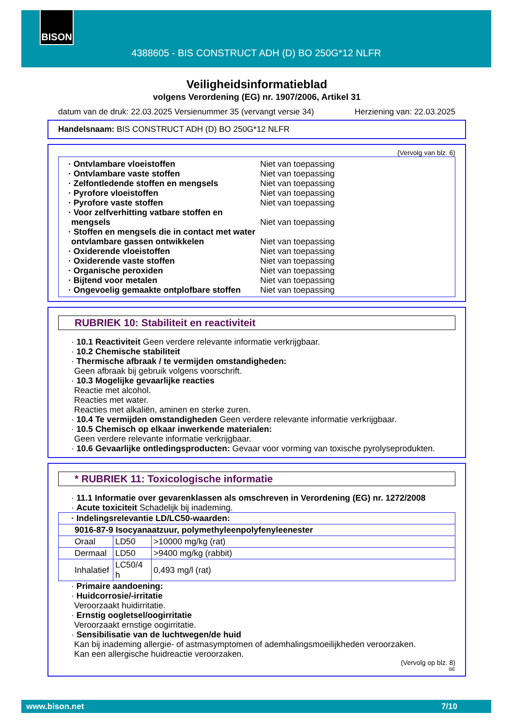BISON
4388605 - BIS CONSTRUCT ADH (D) BO 250G*12 NLFR
Veiligheidsinformatieblad
volgens Verordening (EG) nr. 1907/2006, Artikel 31
datum van de druk: 22.03.2025 Versienummer 35 (vervangt versie 34) Herziening van: 22.03.2025
Handelsnaam: BIS CONSTRUCT ADH (D) BO 250G*12 NLFR
(Vervolg van blz. 6)
· Ontvlambare vloeistoffen Niet van toepassing
· Ontvlambare vaste stoffen Niet van toepassing
· Zelfontledende stoffen en mengsels Niet van toepassing
· Pyrofore vloeistoffen Niet van toepassing
· Pyrofore vaste stoffen Niet van toepassing
· Voor zelfverhitting vatbare stoffen en mengsels
Niet van toepassing
· Stoffen en mengsels die in contact met water ontvlambare gassen ontwikkelen
Niet van toepassing
· Oxiderende vloeistoffen Niet van toepassing
· Oxiderende vaste stoffen Niet van toepassing
· Organische peroxiden Niet van toepassing
· Bijtend voor metalen Niet van toepassing
· Ongevoelig gemaakte ontplofbare stoffen
Niet van toepassing
RUBRIEK 10: Stabiliteit en reactiviteit
· 10.1 Reactiviteit Geen verdere relevante informatie verkrijgbaar.
· 10.2 Chemische stabiliteit
· Thermische afbraak / te vermijden omstandigheden:
Geen afbraak bij gebruik volgens voorschrift.
· 10.3 Mogelijke gevaarlijke reacties
Reactie met alcohol.
Reacties met water.
Reacties met alkaliën, aminen en sterke zuren.
· 10.4 Te vermijden omstandigheden Geen verdere relevante informatie verkrijgbaar.
· 10.5 Chemisch op elkaar inwerkende materialen:
Geen verdere relevante informatie verkrijgbaar.
· 10.6 Gevaarlijke ontledingsproducten: Gevaar voor vorming van toxische pyrolyseprodukten.
* RUBRIEK 11: Toxicologische informatie
· 11.1 Informatie over gevarenklassen als omschreven in Verordening (EG) nr. 1272/2008
· Acute toxiciteit Schadelijk bij inademing.
| · Indelingsrelevantie LD/LC50-waarden: | | |
| 9016-87-9 Isocyanaatzuur, polymethyleenpolyfenyleenester | | |
| Oraal | LD50 | >10000 mg/kg (rat) |
| Dermaal | LD50 | >9400 mg/kg (rabbit) |
| Inhalatief | LC50/4 h | 0,493 mg/l (rat) |
· Primaire aandoening:
· Huidcorrosie/-irritatie
Veroorzaakt huidirritatie.
· Ernstig oogletsel/oogirritatie
Veroorzaakt ernstige oogirritatie.
· Sensibilisatie van de luchtwegen/de huid
Kan bij inademing allergie- of astmasymptomen of ademhalingsmoeilijkheden veroorzaken.
Kan een allergische huidreactie veroorzaken.
(Vervolg op blz. 8)
BE
www.bison.net 7/10